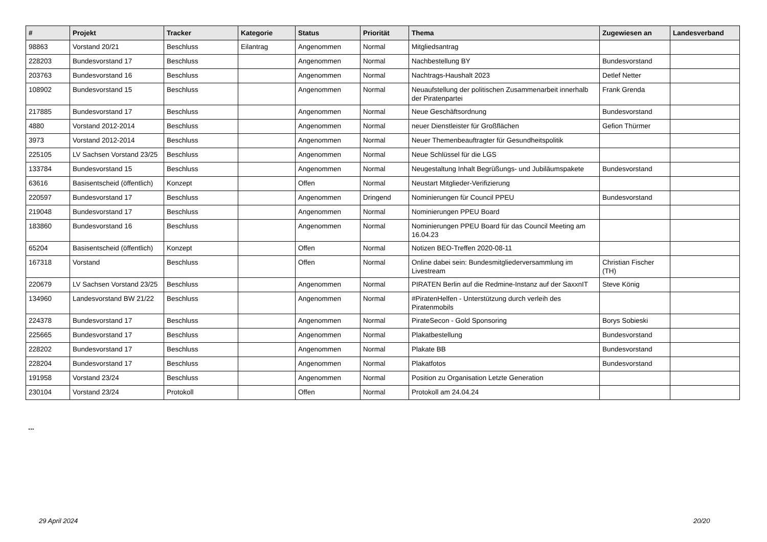| # | Projekt | Tracker | Kategorie | Status | Priorität | Thema | Zugewiesen an | Landesverband |
| --- | --- | --- | --- | --- | --- | --- | --- | --- |
| 98863 | Vorstand 20/21 | Beschluss | Eilantrag | Angenommen | Normal | Mitgliedsantrag | | |
| 228203 | Bundesvorstand 17 | Beschluss | | Angenommen | Normal | Nachbestellung BY | Bundesvorstand | |
| 203763 | Bundesvorstand 16 | Beschluss | | Angenommen | Normal | Nachtrags-Haushalt 2023 | Detlef Netter | |
| 108902 | Bundesvorstand 15 | Beschluss | | Angenommen | Normal | Neuaufstellung der politischen Zusammenarbeit innerhalb der Piratenpartei | Frank Grenda | |
| 217885 | Bundesvorstand 17 | Beschluss | | Angenommen | Normal | Neue Geschäftsordnung | Bundesvorstand | |
| 4880 | Vorstand 2012-2014 | Beschluss | | Angenommen | Normal | neuer Dienstleister für Großflächen | Gefion Thürmer | |
| 3973 | Vorstand 2012-2014 | Beschluss | | Angenommen | Normal | Neuer Themenbeauftragter für Gesundheitspolitik | | |
| 225105 | LV Sachsen Vorstand 23/25 | Beschluss | | Angenommen | Normal | Neue Schlüssel für die LGS | | |
| 133784 | Bundesvorstand 15 | Beschluss | | Angenommen | Normal | Neugestaltung Inhalt Begrüßungs- und Jubiläumspakete | Bundesvorstand | |
| 63616 | Basisentscheid (öffentlich) | Konzept | | Offen | Normal | Neustart Mitglieder-Verifizierung | | |
| 220597 | Bundesvorstand 17 | Beschluss | | Angenommen | Dringend | Nominierungen für Council PPEU | Bundesvorstand | |
| 219048 | Bundesvorstand 17 | Beschluss | | Angenommen | Normal | Nominierungen PPEU Board | | |
| 183860 | Bundesvorstand 16 | Beschluss | | Angenommen | Normal | Nominierungen PPEU Board für das Council Meeting am 16.04.23 | | |
| 65204 | Basisentscheid (öffentlich) | Konzept | | Offen | Normal | Notizen BEO-Treffen 2020-08-11 | | |
| 167318 | Vorstand | Beschluss | | Offen | Normal | Online dabei sein: Bundesmitgliederversammlung im Livestream | Christian Fischer (TH) | |
| 220679 | LV Sachsen Vorstand 23/25 | Beschluss | | Angenommen | Normal | PIRATEN Berlin auf die Redmine-Instanz auf der SaxxnIT | Steve König | |
| 134960 | Landesvorstand BW 21/22 | Beschluss | | Angenommen | Normal | #PiratenHelfen - Unterstützung durch verleih des Piratenmobils | | |
| 224378 | Bundesvorstand 17 | Beschluss | | Angenommen | Normal | PirateSecon - Gold Sponsoring | Borys Sobieski | |
| 225665 | Bundesvorstand 17 | Beschluss | | Angenommen | Normal | Plakatbestellung | Bundesvorstand | |
| 228202 | Bundesvorstand 17 | Beschluss | | Angenommen | Normal | Plakate BB | Bundesvorstand | |
| 228204 | Bundesvorstand 17 | Beschluss | | Angenommen | Normal | Plakatfotos | Bundesvorstand | |
| 191958 | Vorstand 23/24 | Beschluss | | Angenommen | Normal | Position zu Organisation Letzte Generation | | |
| 230104 | Vorstand 23/24 | Protokoll | | Offen | Normal | Protokoll am 24.04.24 | | |
...
29 April 2024 20/20